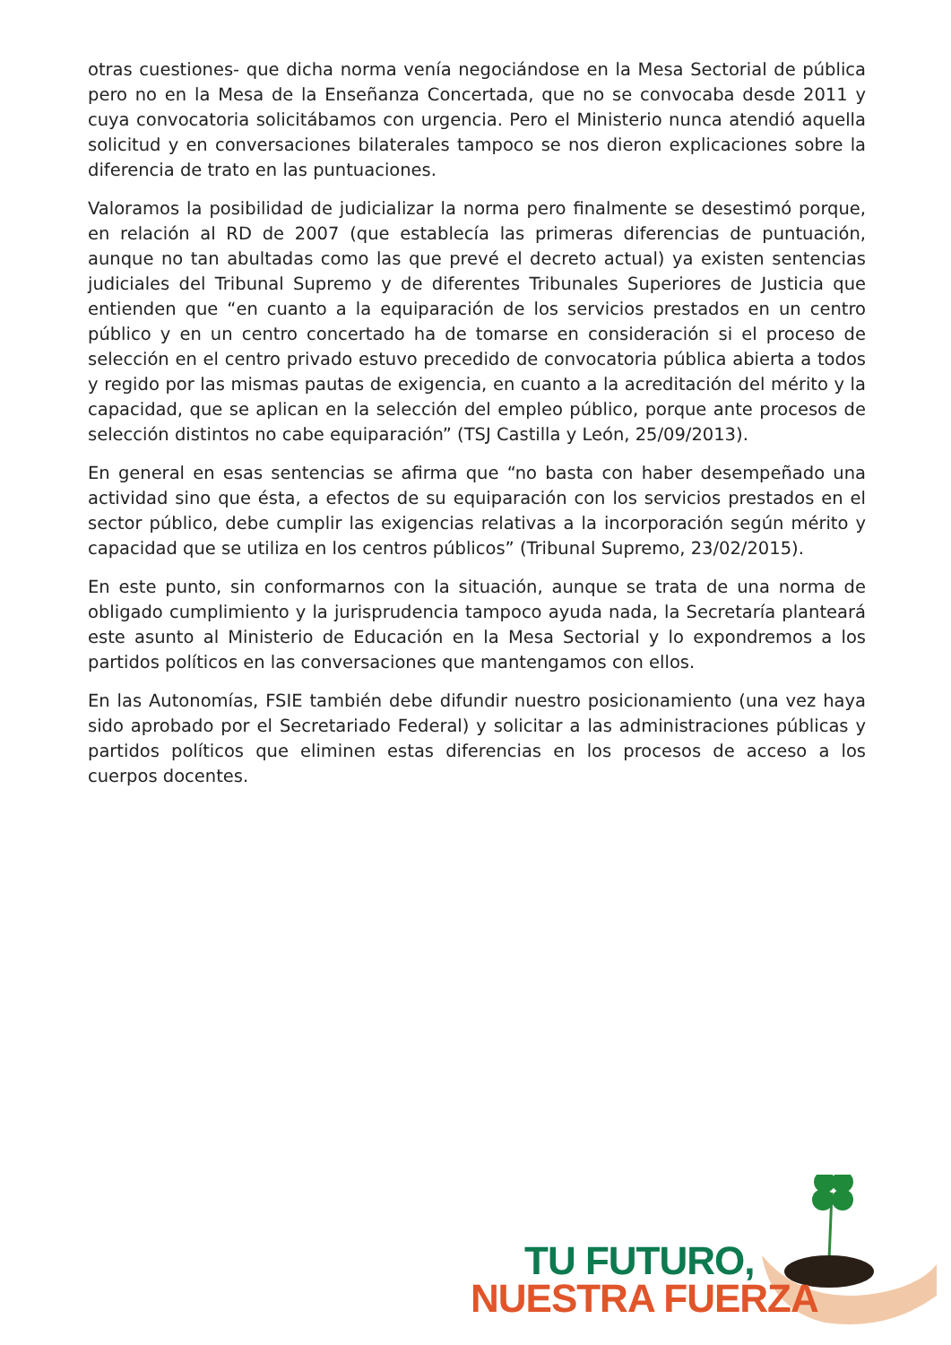otras cuestiones- que dicha norma venía negociándose en la Mesa Sectorial de pública pero no en la Mesa de la Enseñanza Concertada, que no se convocaba desde 2011 y cuya convocatoria solicitábamos con urgencia. Pero el Ministerio nunca atendió aquella solicitud y en conversaciones bilaterales tampoco se nos dieron explicaciones sobre la diferencia de trato en las puntuaciones.
Valoramos la posibilidad de judicializar la norma pero finalmente se desestimó porque, en relación al RD de 2007 (que establecía las primeras diferencias de puntuación, aunque no tan abultadas como las que prevé el decreto actual) ya existen sentencias judiciales del Tribunal Supremo y de diferentes Tribunales Superiores de Justicia que entienden que “en cuanto a la equiparación de los servicios prestados en un centro público y en un centro concertado ha de tomarse en consideración si el proceso de selección en el centro privado estuvo precedido de convocatoria pública abierta a todos y regido por las mismas pautas de exigencia, en cuanto a la acreditación del mérito y la capacidad, que se aplican en la selección del empleo público, porque ante procesos de selección distintos no cabe equiparación” (TSJ Castilla y León, 25/09/2013).
En general en esas sentencias se afirma que “no basta con haber desempeñado una actividad sino que ésta, a efectos de su equiparación con los servicios prestados en el sector público, debe cumplir las exigencias relativas a la incorporación según mérito y capacidad que se utiliza en los centros públicos” (Tribunal Supremo, 23/02/2015).
En este punto, sin conformarnos con la situación, aunque se trata de una norma de obligado cumplimiento y la jurisprudencia tampoco ayuda nada, la Secretaría planteará este asunto al Ministerio de Educación en la Mesa Sectorial y lo expondremos a los partidos políticos en las conversaciones que mantengamos con ellos.
En las Autonomías, FSIE también debe difundir nuestro posicionamiento (una vez haya sido aprobado por el Secretariado Federal) y solicitar a las administraciones públicas y partidos políticos que eliminen estas diferencias en los procesos de acceso a los cuerpos docentes.
TU FUTURO,
NUESTRA FUERZA